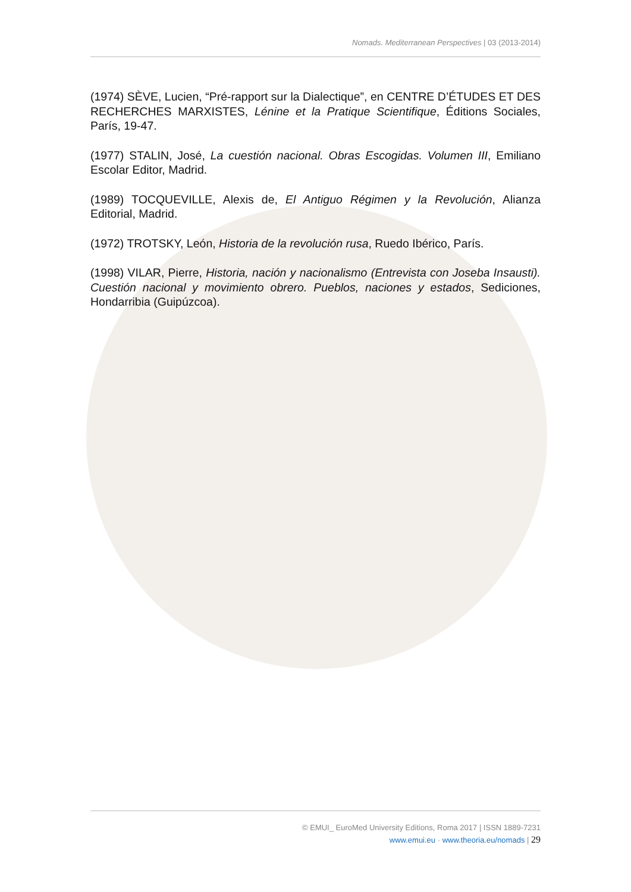Nomads. Mediterranean Perspectives | 03 (2013-2014)
(1974) SÈVE, Lucien, “Pré-rapport sur la Dialectique”, en CENTRE D’ÉTUDES ET DES RECHERCHES MARXISTES, Lénine et la Pratique Scientifique, Éditions Sociales, París, 19-47.
(1977) STALIN, José, La cuestión nacional. Obras Escogidas. Volumen III, Emiliano Escolar Editor, Madrid.
(1989) TOCQUEVILLE, Alexis de, El Antiguo Régimen y la Revolución, Alianza Editorial, Madrid.
(1972) TROTSKY, León, Historia de la revolución rusa, Ruedo Ibérico, París.
(1998) VILAR, Pierre, Historia, nación y nacionalismo (Entrevista con Joseba Insausti). Cuestión nacional y movimiento obrero. Pueblos, naciones y estados, Sediciones, Hondarribia (Guipúzcoa).
© EMUI_ EuroMed University Editions, Roma 2017 | ISSN 1889-7231
www.emui.eu · www.theoria.eu/nomads | 29